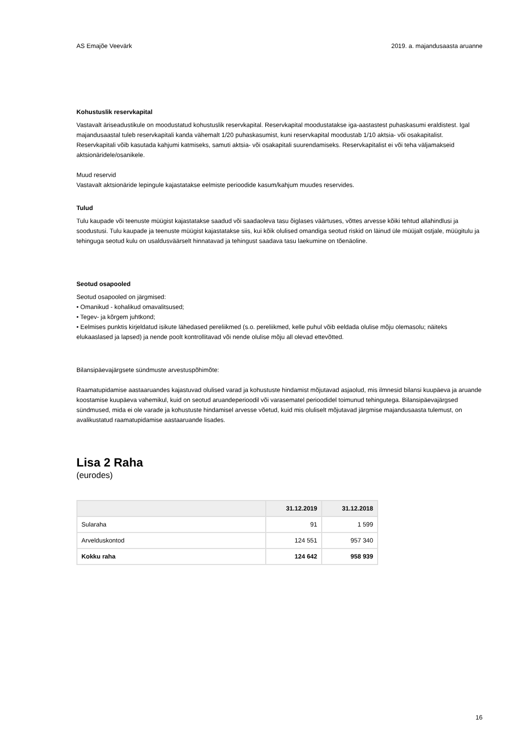AS Emajõe Veevärk 2019. a. majandusaasta aruanne
Kohustuslik reservkapital
Vastavalt äriseadustikule on moodustatud kohustuslik reservkapital. Reservkapital moodustatakse iga-aastastest puhaskasumi eraldistest. Igal majandusaastal tuleb reservkapitali kanda vähemalt 1/20 puhaskasumist, kuni reservkapital moodustab 1/10 aktsia- või osakapitalist. Reservkapitali võib kasutada kahjumi katmiseks, samuti aktsia- või osakapitali suurendamiseks. Reservkapitalist ei või teha väljamakseid aktsionäridele/osanikele.
Muud reservid
Vastavalt aktsionäride lepingule kajastatakse eelmiste perioodide kasum/kahjum muudes reservides.
Tulud
Tulu kaupade või teenuste müügist kajastatakse saadud või saadaoleva tasu õiglases väärtuses, võttes arvesse kõiki tehtud allahindlusi ja soodustusi. Tulu kaupade ja teenuste müügist kajastatakse siis, kui kõik olulised omandiga seotud riskid on läinud üle müüjalt ostjale, müügitulu ja tehinguga seotud kulu on usaldusväärselt hinnatavad ja tehingust saadava tasu laekumine on tõenäoline.
Seotud osapooled
Seotud osapooled on järgmised:
• Omanikud - kohalikud omavalitsused;
• Tegev- ja kõrgem juhtkond;
• Eelmises punktis kirjeldatud isikute lähedased pereliikmed (s.o. pereliikmed, kelle puhul võib eeldada olulise mõju olemasolu; näiteks elukaaslased ja lapsed) ja nende poolt kontrollitavad või nende olulise mõju all olevad ettevõtted.
Bilansipäevajärgsete sündmuste arvestuspõhimõte:
Raamatupidamise aastaaruandes kajastuvad olulised varad ja kohustuste hindamist mõjutavad asjaolud, mis ilmnesid bilansi kuupäeva ja aruande koostamise kuupäeva vahemikul, kuid on seotud aruandeperioodil või varasematel perioodidel toimunud tehingutega. Bilansipäevajärgsed sündmused, mida ei ole varade ja kohustuste hindamisel arvesse võetud, kuid mis oluliselt mõjutavad järgmise majandusaasta tulemust, on avalikustatud raamatupidamise aastaaruande lisades.
Lisa 2 Raha
(eurodes)
| | 31.12.2019 | 31.12.2018 |
| --- | --- | --- |
| Sularaha | 91 | 1 599 |
| Arvelduskontod | 124 551 | 957 340 |
| Kokku raha | 124 642 | 958 939 |
16